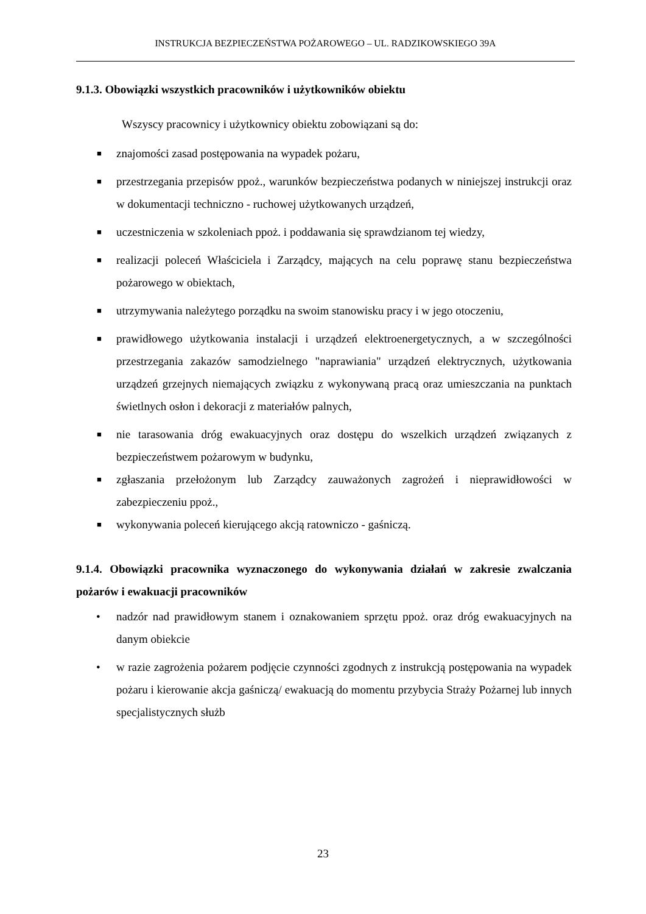INSTRUKCJA BEZPIECZEŃSTWA POŻAROWEGO – UL. RADZIKOWSKIEGO 39A
9.1.3. Obowiązki wszystkich pracowników i użytkowników obiektu
Wszyscy pracownicy i użytkownicy obiektu zobowiązani są do:
■ znajomości zasad postępowania na wypadek pożaru,
■ przestrzegania przepisów ppoż., warunków bezpieczeństwa podanych w niniejszej instrukcji oraz w dokumentacji techniczno - ruchowej użytkowanych urządzeń,
■ uczestniczenia w szkoleniach ppoż. i poddawania się sprawdzianom tej wiedzy,
■ realizacji poleceń Właściciela i Zarządcy, mających na celu poprawę stanu bezpieczeństwa pożarowego w obiektach,
■ utrzymywania należytego porządku na swoim stanowisku pracy i w jego otoczeniu,
■ prawidłowego użytkowania instalacji i urządzeń elektroenergetycznych, a w szczególności przestrzegania zakazów samodzielnego "naprawiania" urządzeń elektrycznych, użytkowania urządzeń grzejnych niemających związku z wykonywaną pracą oraz umieszczania na punktach świetlnych osłon i dekoracji z materiałów palnych,
■ nie tarasowania dróg ewakuacyjnych oraz dostępu do wszelkich urządzeń związanych z bezpieczeństwem pożarowym w budynku,
■ zgłaszania przełożonym lub Zarządcy zauważonych zagrożeń i nieprawidłowości w zabezpieczeniu ppoż.,
■ wykonywania poleceń kierującego akcją ratowniczo - gaśniczą.
9.1.4. Obowiązki pracownika wyznaczonego do wykonywania działań w zakresie zwalczania pożarów i ewakuacji pracowników
• nadzór nad prawidłowym stanem i oznakowaniem sprzętu ppoż. oraz dróg ewakuacyjnych na danym obiekcie
• w razie zagrożenia pożarem podjęcie czynności zgodnych z instrukcją postępowania na wypadek pożaru i kierowanie akcja gaśniczą/ ewakuacją do momentu przybycia Straży Pożarnej lub innych specjalistycznych służb
23